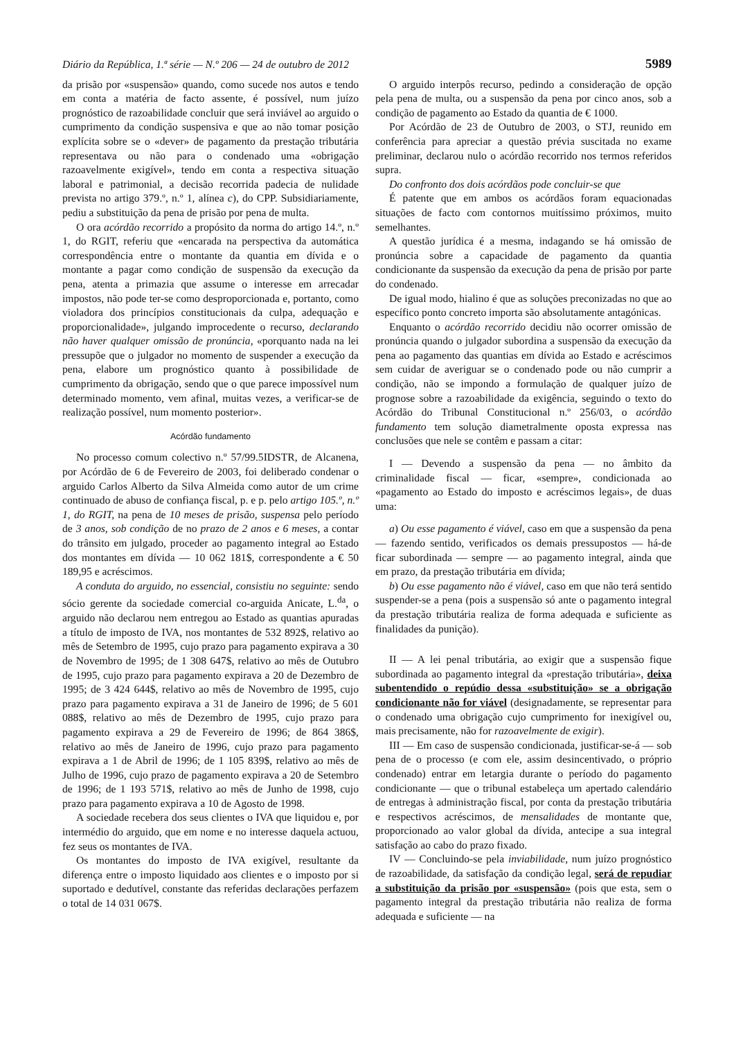Diário da República, 1.ª série — N.º 206 — 24 de outubro de 2012 5989
da prisão por «suspensão» quando, como sucede nos autos e tendo em conta a matéria de facto assente, é possível, num juízo prognóstico de razoabilidade concluir que será inviável ao arguido o cumprimento da condição suspensiva e que ao não tomar posição explícita sobre se o «dever» de pagamento da prestação tributária representava ou não para o condenado uma «obrigação razoavelmente exigível», tendo em conta a respectiva situação laboral e patrimonial, a decisão recorrida padecia de nulidade prevista no artigo 379.º, n.º 1, alínea c), do CPP. Subsidiariamente, pediu a substituição da pena de prisão por pena de multa.
O ora acórdão recorrido a propósito da norma do artigo 14.º, n.º 1, do RGIT, referiu que «encarada na perspectiva da automática correspondência entre o montante da quantia em dívida e o montante a pagar como condição de suspensão da execução da pena, atenta a primazia que assume o interesse em arrecadar impostos, não pode ter-se como desproporcionada e, portanto, como violadora dos princípios constitucionais da culpa, adequação e proporcionalidade», julgando improcedente o recurso, declarando não haver qualquer omissão de pronúncia, «porquanto nada na lei pressupõe que o julgador no momento de suspender a execução da pena, elabore um prognóstico quanto à possibilidade de cumprimento da obrigação, sendo que o que parece impossível num determinado momento, vem afinal, muitas vezes, a verificar-se de realização possível, num momento posterior».
Acórdão fundamento
No processo comum colectivo n.º 57/99.5IDSTR, de Alcanena, por Acórdão de 6 de Fevereiro de 2003, foi deliberado condenar o arguido Carlos Alberto da Silva Almeida como autor de um crime continuado de abuso de confiança fiscal, p. e p. pelo artigo 105.º, n.º 1, do RGIT, na pena de 10 meses de prisão, suspensa pelo período de 3 anos, sob condição de no prazo de 2 anos e 6 meses, a contar do trânsito em julgado, proceder ao pagamento integral ao Estado dos montantes em dívida — 10 062 181$, correspondente a € 50 189,95 e acréscimos.
A conduta do arguido, no essencial, consistiu no seguinte: sendo sócio gerente da sociedade comercial co-arguida Anicate, L.<sup>da</sup>, o arguido não declarou nem entregou ao Estado as quantias apuradas a título de imposto de IVA, nos montantes de 532 892$, relativo ao mês de Setembro de 1995, cujo prazo para pagamento expirava a 30 de Novembro de 1995; de 1 308 647$, relativo ao mês de Outubro de 1995, cujo prazo para pagamento expirava a 20 de Dezembro de 1995; de 3 424 644$, relativo ao mês de Novembro de 1995, cujo prazo para pagamento expirava a 31 de Janeiro de 1996; de 5 601 088$, relativo ao mês de Dezembro de 1995, cujo prazo para pagamento expirava a 29 de Fevereiro de 1996; de 864 386$, relativo ao mês de Janeiro de 1996, cujo prazo para pagamento expirava a 1 de Abril de 1996; de 1 105 839$, relativo ao mês de Julho de 1996, cujo prazo de pagamento expirava a 20 de Setembro de 1996; de 1 193 571$, relativo ao mês de Junho de 1998, cujo prazo para pagamento expirava a 10 de Agosto de 1998.
A sociedade recebera dos seus clientes o IVA que liquidou e, por intermédio do arguido, que em nome e no interesse daquela actuou, fez seus os montantes de IVA.
Os montantes do imposto de IVA exigível, resultante da diferença entre o imposto liquidado aos clientes e o imposto por si suportado e dedutível, constante das referidas declarações perfazem o total de 14 031 067$.
O arguido interpôs recurso, pedindo a consideração de opção pela pena de multa, ou a suspensão da pena por cinco anos, sob a condição de pagamento ao Estado da quantia de € 1000.
Por Acórdão de 23 de Outubro de 2003, o STJ, reunido em conferência para apreciar a questão prévia suscitada no exame preliminar, declarou nulo o acórdão recorrido nos termos referidos supra.
Do confronto dos dois acórdãos pode concluir-se que
É patente que em ambos os acórdãos foram equacionadas situações de facto com contornos muitíssimo próximos, muito semelhantes.
A questão jurídica é a mesma, indagando se há omissão de pronúncia sobre a capacidade de pagamento da quantia condicionante da suspensão da execução da pena de prisão por parte do condenado.
De igual modo, hialino é que as soluções preconizadas no que ao específico ponto concreto importa são absolutamente antagónicas.
Enquanto o acórdão recorrido decidiu não ocorrer omissão de pronúncia quando o julgador subordina a suspensão da execução da pena ao pagamento das quantias em dívida ao Estado e acréscimos sem cuidar de averiguar se o condenado pode ou não cumprir a condição, não se impondo a formulação de qualquer juízo de prognose sobre a razoabilidade da exigência, seguindo o texto do Acórdão do Tribunal Constitucional n.º 256/03, o acórdão fundamento tem solução diametralmente oposta expressa nas conclusões que nele se contêm e passam a citar:
I — Devendo a suspensão da pena — no âmbito da criminalidade fiscal — ficar, «sempre», condicionada ao «pagamento ao Estado do imposto e acréscimos legais», de duas uma:
a) Ou esse pagamento é viável, caso em que a suspensão da pena — fazendo sentido, verificados os demais pressupostos — há-de ficar subordinada — sempre — ao pagamento integral, ainda que em prazo, da prestação tributária em dívida;
b) Ou esse pagamento não é viável, caso em que não terá sentido suspender-se a pena (pois a suspensão só ante o pagamento integral da prestação tributária realiza de forma adequada e suficiente as finalidades da punição).
II — A lei penal tributária, ao exigir que a suspensão fique subordinada ao pagamento integral da «prestação tributária», deixa subentendido o repúdio dessa «substituição» se a obrigação condicionante não for viável (designadamente, se representar para o condenado uma obrigação cujo cumprimento for inexigível ou, mais precisamente, não for razoavelmente de exigir).
III — Em caso de suspensão condicionada, justificar-se-á — sob pena de o processo (e com ele, assim desincentivado, o próprio condenado) entrar em letargia durante o período do pagamento condicionante — que o tribunal estabeleça um apertado calendário de entregas à administração fiscal, por conta da prestação tributária e respectivos acréscimos, de mensalidades de montante que, proporcionado ao valor global da dívida, antecipe a sua integral satisfação ao cabo do prazo fixado.
IV — Concluindo-se pela inviabilidade, num juízo prognóstico de razoabilidade, da satisfação da condição legal, será de repudiar a substituição da prisão por «suspensão» (pois que esta, sem o pagamento integral da prestação tributária não realiza de forma adequada e suficiente — na